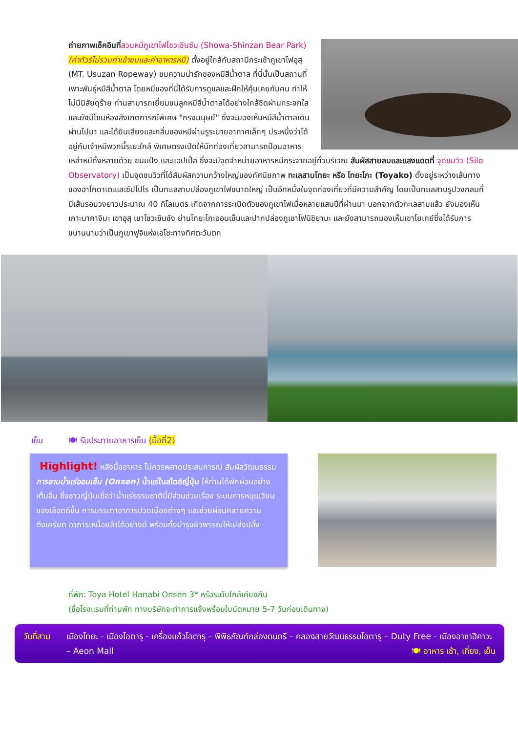ถ่ายภาพเช็คอินที่สวนหมีภูเขาไฟโชวะชินซัน (Showa-Shinzan Bear Park) (ค่าทัวร์ไม่รวมค่าเข้าชมและค่าอาหารหมี) ตั้งอยู่ใกล้กับสถานีกระเช้าภูเขาไฟอุสุ (MT. Usuzan Ropeway) ชมความน่ารักของหมีสีน้ำตาล ที่นี่นั้นเป็นสถานที่เพาะพันธุ์หมีสีน้ำตาล โดยหมีของที่นี่ได้รับการดูแลและฝึกให้คุ้นเคยกับคน ทำให้ไม่มีนิสัยดุร้าย ท่านสามารถเยี่ยมชมลูกหมีสีน้ำตาลได้อย่างใกล้ชิดผ่านกระจกใส และยังมีโซนห้องสังเกตการณ์พิเศษ "กรงมนุษย์" ซึ่งจะมองเห็นหมีสีน้ำตาลเดินผ่านไปมา และได้ยินเสียงและกลิ่นของหมีผ่านรูระบายอากาศเล็กๆ ประหนึ่งว่าได้อยู่กับเจ้าหมีพวกนี้ระยะใกล้ พิเศษตรงเปิดให้นักท่องเที่ยวสามารถป้อนอาหารเหล่าหมีทั้งหลายด้วย ขนมปัง และแอปเปิ้ล ซึ่งจะมีจุดจำหน่ายอาหารหมีกระจายอยู่ทั่วบริเวณ สัมผัสสายลมและแสงแดดที่ จุดชมวิว (Silo Observatory) เป็นจุดชมวิวที่ได้สัมผัสความกว้างใหญ่ของทัศนียภาพ ทะเลสาบโทยะ หรือ โทยะโกะ (Toyako) ตั้งอยู่ระหว่างเส้นทางของฮาโกดาเตะและซัปโปโร เป็นทะเลสาบปล่องภูเขาไฟขนาดใหญ่ เป็นอีกหนึ่งในจุดท่องเที่ยวที่มีความสำคัญ โดยเป็นทะเลสาบรูปวงกลมที่มีเส้นรอบวงยาวประมาณ 40 กิโลเมตร เกิดจากการระเบิดตัวของภูเขาไฟเมื่อหลายแสนปีที่ผ่านมา นอกจากตัวทะเลสาบแล้ว ยังมองเห็นเกาะนาคาจิมะ เขาอุสุ เขาโชวะชินซัง ย่านโทยะโกะออนเซ็นและปากปล่องภูเขาไฟนิชิยามะ และยังสามารถมองเห็นเขาโยเทย์ซึ่งได้รับการขนานนามว่าเป็นภูเขาฟูจิแห่งเอโซะทางทิศตะวันตก
เย็น 🍽 รับประทานอาหารเย็น (มื้อที่2)
Highlight! หลังมื้ออาหาร ไม่ควรพลาดประสบการณ์ สัมผัสวัฒนธรรม การอาบน้ำแร่ออนเซ็น (Onsen) น้ำแร่ในสไตล์ญี่ปุ่น ให้ท่านได้พักผ่อนอย่างเต็มอิ่ม ซึ่งชาวญี่ปุ่นเชื่อว่าน้ำแร่ธรรมชาตินี้มีส่วนช่วยเรื่อง ระบบการหมุนเวียนของเลือดดีขึ้น การบรรเทาอาการปวดเมื่อยต่างๆ และช่วยผ่อนคลายความตึงเครียด อาการเหนื่อยล้าได้อย่างดี พร้อมทั้งบำรุงผิวพรรณให้เปล่งปลั่ง
ที่พัก: Toya Hotel Hanabi Onsen 3* หรือระดับใกล้เคียงกัน
(ชื่อโรงแรมที่ท่านพัก ทางบริษัทจะทำการแจ้งพร้อมใบนัดหมาย 5-7 วันก่อนเดินทาง)
วันที่สาม เมืองโทยะ - เมืองโอตารุ - เครื่องแก้วโอตารุ – พิพิธภัณฑ์กล่องดนตรี – คลองสายวัฒนธรรมโอตารุ – Duty Free - เมืองอาซาฮิคาวะ – Aeon Mall 🍽 อาหาร เช้า, เที่ยง, เย็น